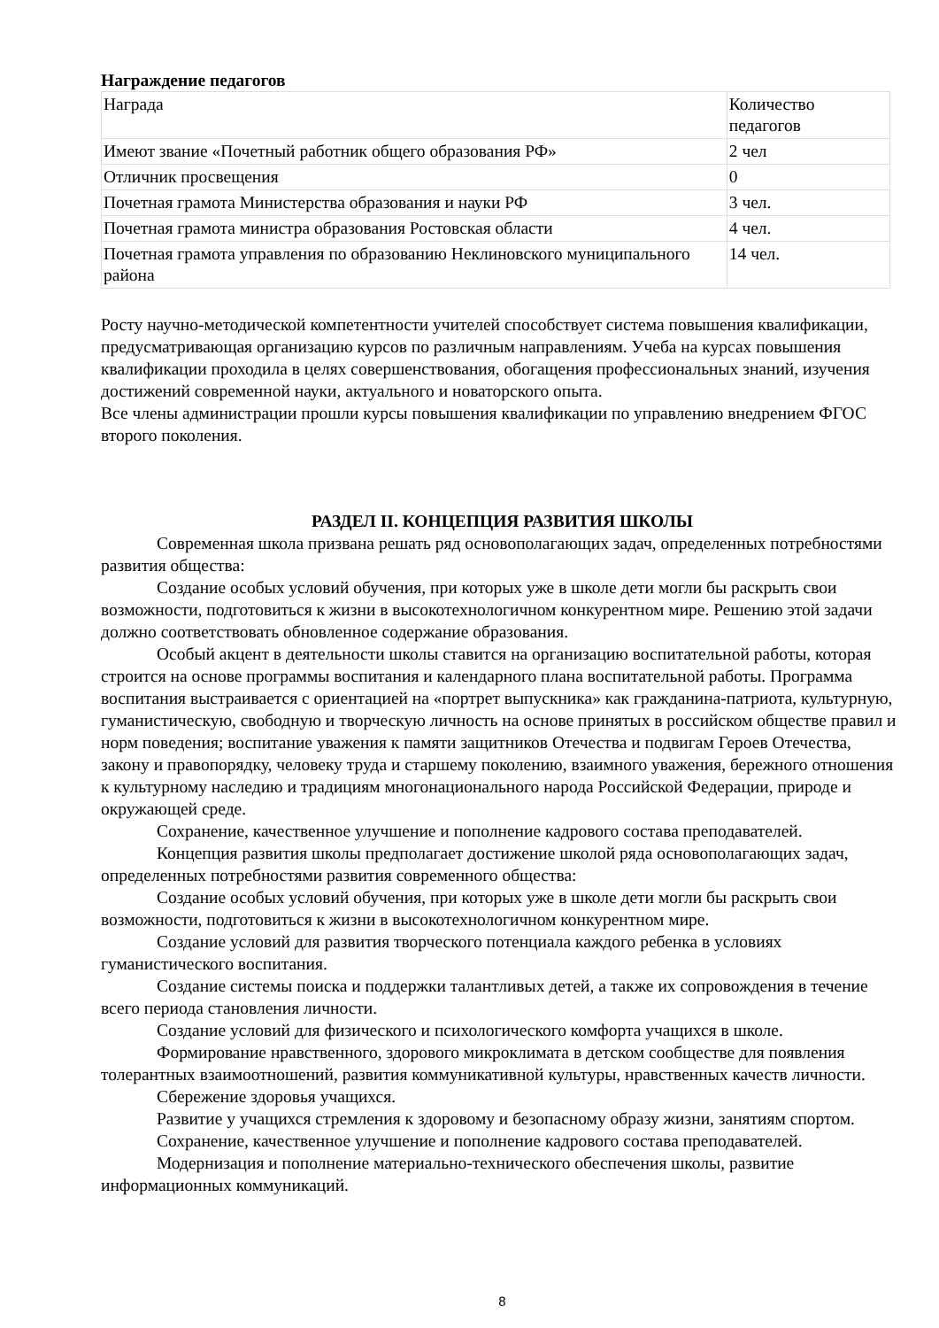Награждение педагогов
| Награда | Количество педагогов |
| Имеют звание «Почетный работник общего образования РФ» | 2 чел |
| Отличник просвещения | 0 |
| Почетная грамота Министерства образования и науки РФ | 3 чел. |
| Почетная грамота министра образования Ростовская области | 4 чел. |
| Почетная грамота управления по образованию Неклиновского муниципального района | 14 чел. |
Росту научно-методической компетентности учителей способствует система повышения квалификации, предусматривающая организацию курсов по различным направлениям. Учеба на курсах повышения квалификации проходила в целях совершенствования, обогащения профессиональных знаний, изучения достижений современной науки, актуального и новаторского опыта.
Все члены администрации прошли курсы повышения квалификации по управлению внедрением ФГОС второго поколения.
РАЗДЕЛ II. КОНЦЕПЦИЯ РАЗВИТИЯ ШКОЛЫ
Современная школа призвана решать ряд основополагающих задач, определенных потребностями развития общества:
Создание особых условий обучения, при которых уже в школе дети могли бы раскрыть свои возможности, подготовиться к жизни в высокотехнологичном конкурентном мире. Решению этой задачи должно соответствовать обновленное содержание образования.
Особый акцент в деятельности школы ставится на организацию воспитательной работы, которая строится на основе программы воспитания и календарного плана воспитательной работы. Программа воспитания выстраивается с ориентацией на «портрет выпускника» как гражданина-патриота, культурную, гуманистическую, свободную и творческую личность на основе принятых в российском обществе правил и норм поведения; воспитание уважения к памяти защитников Отечества и подвигам Героев Отечества, закону и правопорядку, человеку труда и старшему поколению, взаимного уважения, бережного отношения к культурному наследию и традициям многонационального народа Российской Федерации, природе и окружающей среде.
Сохранение, качественное улучшение и пополнение кадрового состава преподавателей.
Концепция развития школы предполагает достижение школой ряда основополагающих задач, определенных потребностями развития современного общества:
Создание особых условий обучения, при которых уже в школе дети могли бы раскрыть свои возможности, подготовиться к жизни в высокотехнологичном конкурентном мире.
Создание условий для развития творческого потенциала каждого ребенка в условиях гуманистического воспитания.
Создание системы поиска и поддержки талантливых детей, а также их сопровождения в течение всего периода становления личности.
Создание условий для физического и психологического комфорта учащихся в школе.
Формирование нравственного, здорового микроклимата в детском сообществе для появления толерантных взаимоотношений, развития коммуникативной культуры, нравственных качеств личности.
Сбережение здоровья учащихся.
Развитие у учащихся стремления к здоровому и безопасному образу жизни, занятиям спортом.
Сохранение, качественное улучшение и пополнение кадрового состава преподавателей.
Модернизация и пополнение материально-технического обеспечения школы, развитие информационных коммуникаций.
8